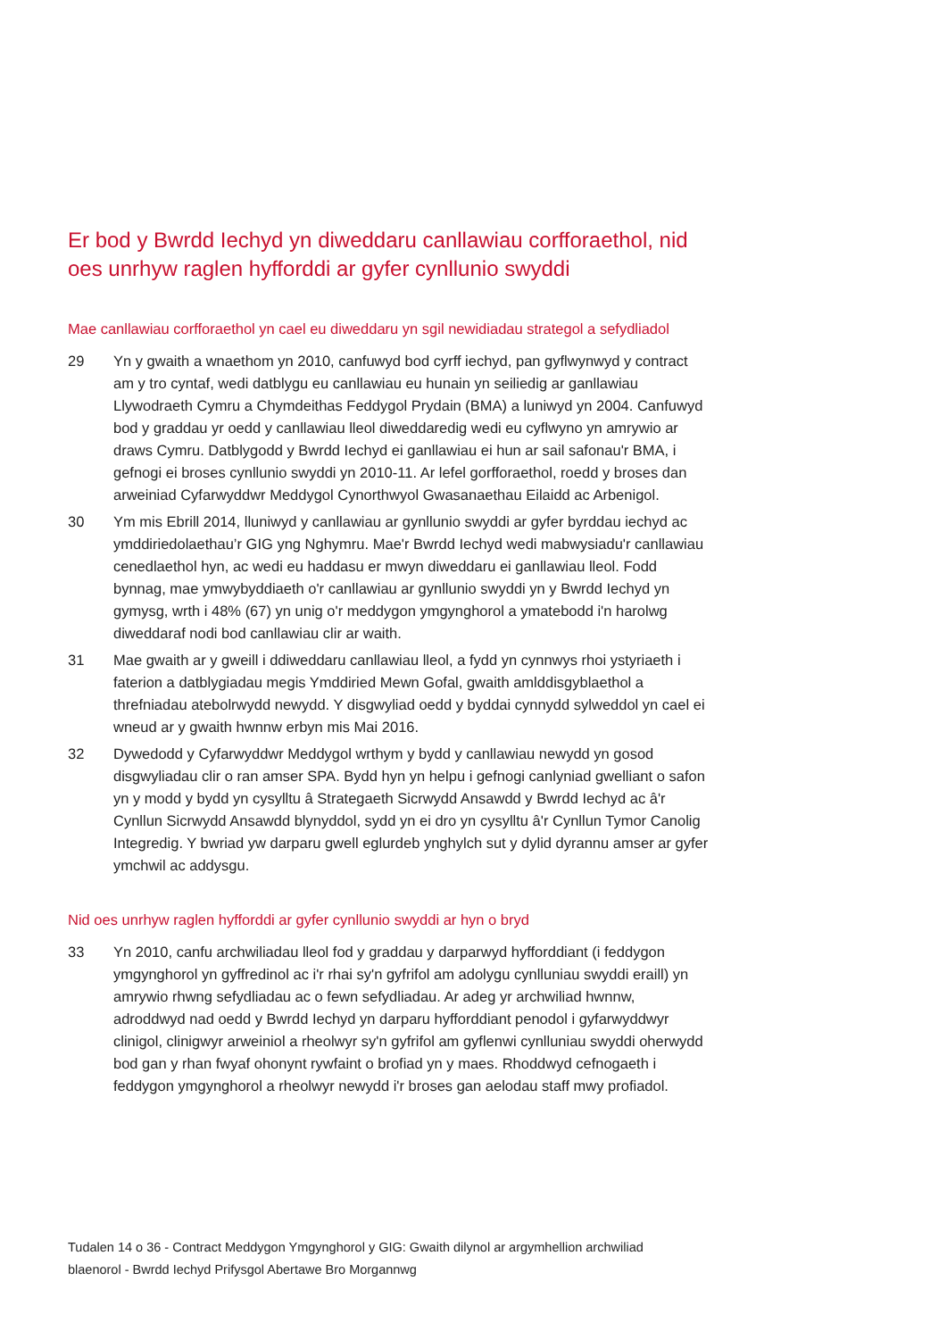Er bod y Bwrdd Iechyd yn diweddaru canllawiau corfforaethol, nid oes unrhyw raglen hyfforddi ar gyfer cynllunio swyddi
Mae canllawiau corfforaethol yn cael eu diweddaru yn sgil newidiadau strategol a sefydliadol
29 Yn y gwaith a wnaethom yn 2010, canfuwyd bod cyrff iechyd, pan gyflwynwyd y contract am y tro cyntaf, wedi datblygu eu canllawiau eu hunain yn seiliedig ar ganllawiau Llywodraeth Cymru a Chymdeithas Feddygol Prydain (BMA) a luniwyd yn 2004. Canfuwyd bod y graddau yr oedd y canllawiau lleol diweddaredig wedi eu cyflwyno yn amrywio ar draws Cymru. Datblygodd y Bwrdd Iechyd ei ganllawiau ei hun ar sail safonau'r BMA, i gefnogi ei broses cynllunio swyddi yn 2010-11. Ar lefel gorfforaethol, roedd y broses dan arweiniad Cyfarwyddwr Meddygol Cynorthwyol Gwasanaethau Eilaidd ac Arbenigol.
30 Ym mis Ebrill 2014, lluniwyd y canllawiau ar gynllunio swyddi ar gyfer byrddau iechyd ac ymddiriedolaethau’r GIG yng Nghymru. Mae'r Bwrdd Iechyd wedi mabwysiadu'r canllawiau cenedlaethol hyn, ac wedi eu haddasu er mwyn diweddaru ei ganllawiau lleol. Fodd bynnag, mae ymwybyddiaeth o'r canllawiau ar gynllunio swyddi yn y Bwrdd Iechyd yn gymysg, wrth i 48% (67) yn unig o'r meddygon ymgynghorol a ymatebodd i'n harolwg diweddaraf nodi bod canllawiau clir ar waith.
31 Mae gwaith ar y gweill i ddiweddaru canllawiau lleol, a fydd yn cynnwys rhoi ystyriaeth i faterion a datblygiadau megis Ymddiried Mewn Gofal, gwaith amlddisgyblaethol a threfniadau atebolrwydd newydd. Y disgwyliad oedd y byddai cynnydd sylweddol yn cael ei wneud ar y gwaith hwnnw erbyn mis Mai 2016.
32 Dywedodd y Cyfarwyddwr Meddygol wrthym y bydd y canllawiau newydd yn gosod disgwyliadau clir o ran amser SPA. Bydd hyn yn helpu i gefnogi canlyniad gwelliant o safon yn y modd y bydd yn cysylltu â Strategaeth Sicrwydd Ansawdd y Bwrdd Iechyd ac â'r Cynllun Sicrwydd Ansawdd blynyddol, sydd yn ei dro yn cysylltu â'r Cynllun Tymor Canolig Integredig. Y bwriad yw darparu gwell eglurdeb ynghylch sut y dylid dyrannu amser ar gyfer ymchwil ac addysgu.
Nid oes unrhyw raglen hyfforddi ar gyfer cynllunio swyddi ar hyn o bryd
33 Yn 2010, canfu archwiliadau lleol fod y graddau y darparwyd hyfforddiant (i feddygon ymgynghorol yn gyffredinol ac i'r rhai sy'n gyfrifol am adolygu cynlluniau swyddi eraill) yn amrywio rhwng sefydliadau ac o fewn sefydliadau. Ar adeg yr archwiliad hwnnw, adroddwyd nad oedd y Bwrdd Iechyd yn darparu hyfforddiant penodol i gyfarwyddwyr clinigol, clinigwyr arweiniol a rheolwyr sy'n gyfrifol am gyflenwi cynlluniau swyddi oherwydd bod gan y rhan fwyaf ohonynt rywfaint o brofiad yn y maes. Rhoddwyd cefnogaeth i feddygon ymgynghorol a rheolwyr newydd i'r broses gan aelodau staff mwy profiadol.
Tudalen 14 o 36 - Contract Meddygon Ymgynghorol y GIG: Gwaith dilynol ar argymhellion archwiliad blaenorol - Bwrdd Iechyd Prifysgol Abertawe Bro Morgannwg